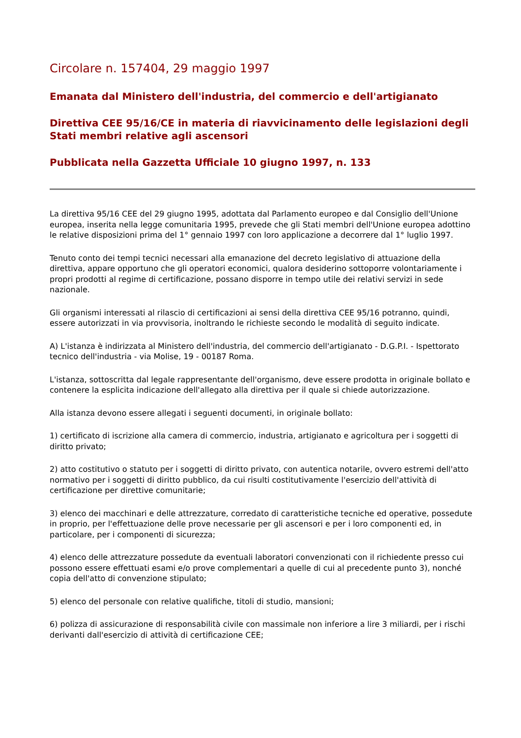Circolare n. 157404, 29 maggio 1997
Emanata dal Ministero dell'industria, del commercio e dell'artigianato
Direttiva CEE 95/16/CE in materia di riavvicinamento delle legislazioni degli Stati membri relative agli ascensori
Pubblicata nella Gazzetta Ufficiale 10 giugno 1997, n. 133
La direttiva 95/16 CEE del 29 giugno 1995, adottata dal Parlamento europeo e dal Consiglio dell'Unione europea, inserita nella legge comunitaria 1995, prevede che gli Stati membri dell'Unione europea adottino le relative disposizioni prima del 1° gennaio 1997 con loro applicazione a decorrere dal 1° luglio 1997.
Tenuto conto dei tempi tecnici necessari alla emanazione del decreto legislativo di attuazione della direttiva, appare opportuno che gli operatori economici, qualora desiderino sottoporre volontariamente i propri prodotti al regime di certificazione, possano disporre in tempo utile dei relativi servizi in sede nazionale.
Gli organismi interessati al rilascio di certificazioni ai sensi della direttiva CEE 95/16 potranno, quindi, essere autorizzati in via provvisoria, inoltrando le richieste secondo le modalità di seguito indicate.
A) L'istanza è indirizzata al Ministero dell'industria, del commercio dell'artigianato - D.G.P.I. - Ispettorato tecnico dell'industria - via Molise, 19 - 00187 Roma.
L'istanza, sottoscritta dal legale rappresentante dell'organismo, deve essere prodotta in originale bollato e contenere la esplicita indicazione dell'allegato alla direttiva per il quale si chiede autorizzazione.
Alla istanza devono essere allegati i seguenti documenti, in originale bollato:
1) certificato di iscrizione alla camera di commercio, industria, artigianato e agricoltura per i soggetti di diritto privato;
2) atto costitutivo o statuto per i soggetti di diritto privato, con autentica notarile, ovvero estremi dell'atto normativo per i soggetti di diritto pubblico, da cui risulti costitutivamente l'esercizio dell'attività di certificazione per direttive comunitarie;
3) elenco dei macchinari e delle attrezzature, corredato di caratteristiche tecniche ed operative, possedute in proprio, per l'effettuazione delle prove necessarie per gli ascensori e per i loro componenti ed, in particolare, per i componenti di sicurezza;
4) elenco delle attrezzature possedute da eventuali laboratori convenzionati con il richiedente presso cui possono essere effettuati esami e/o prove complementari a quelle di cui al precedente punto 3), nonché copia dell'atto di convenzione stipulato;
5) elenco del personale con relative qualifiche, titoli di studio, mansioni;
6) polizza di assicurazione di responsabilità civile con massimale non inferiore a lire 3 miliardi, per i rischi derivanti dall'esercizio di attività di certificazione CEE;